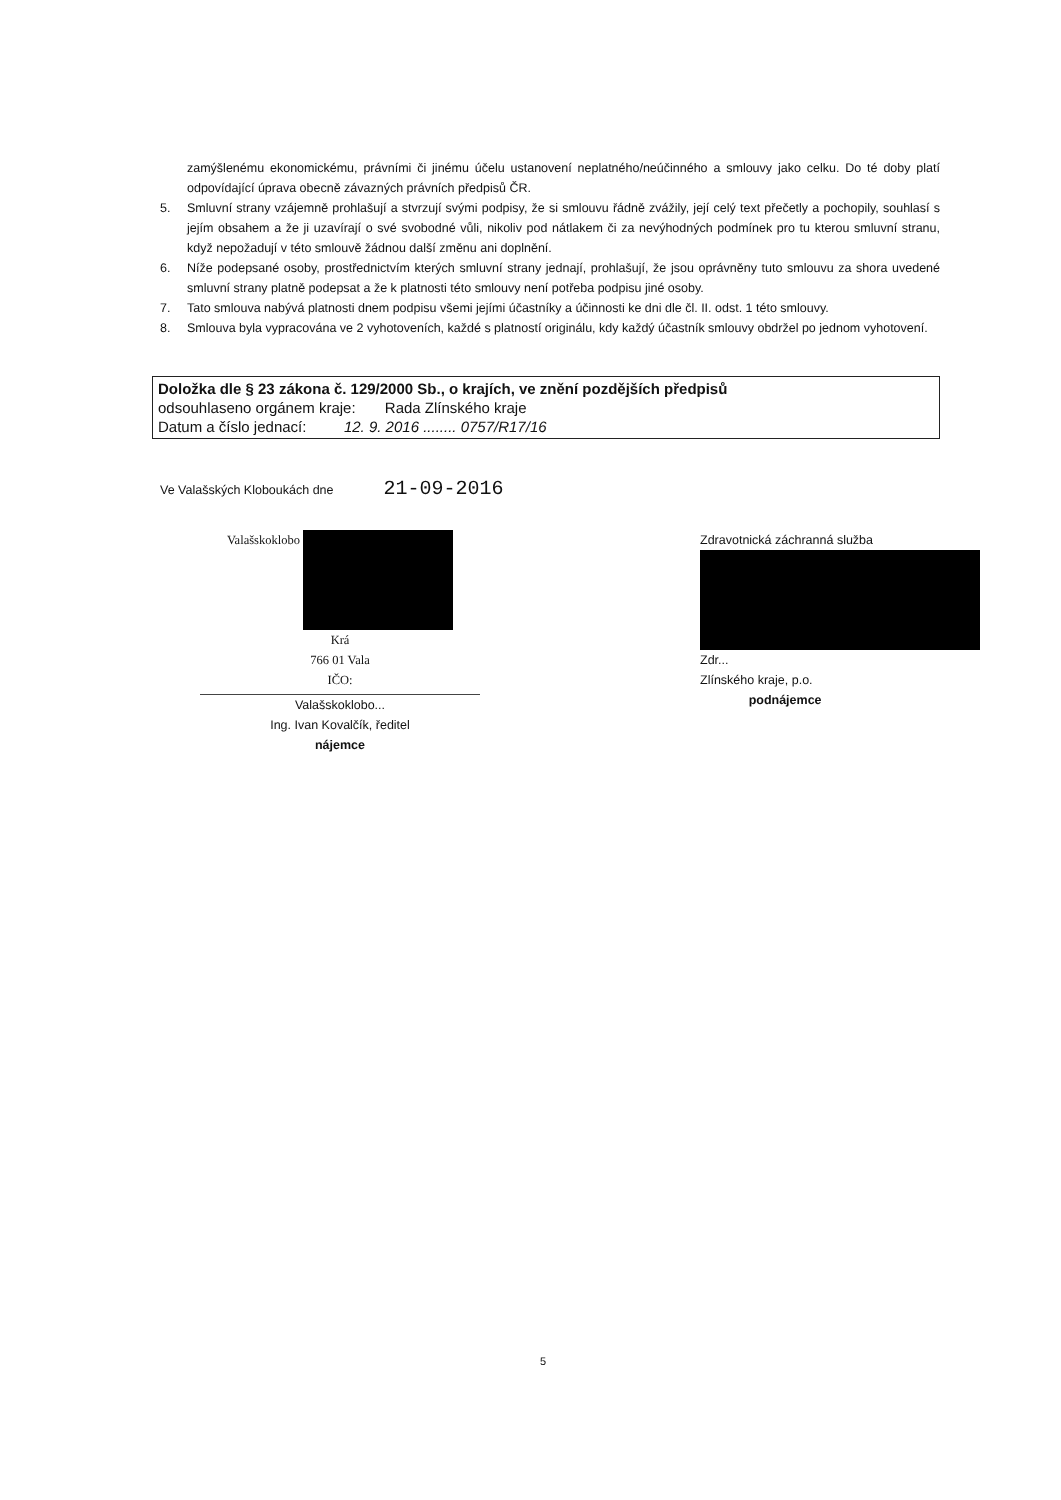zamýšlenému ekonomickému, právními či jinému účelu ustanovení neplatného/neúčinného a smlouvy jako celku. Do té doby platí odpovídající úprava obecně závazných právních předpisů ČR.
5. Smluvní strany vzájemně prohlašují a stvrzují svými podpisy, že si smlouvu řádně zvážily, její celý text přečetly a pochopily, souhlasí s jejím obsahem a že ji uzavírají o své svobodné vůli, nikoliv pod nátlakem či za nevýhodných podmínek pro tu kterou smluvní stranu, když nepožadují v této smlouvě žádnou další změnu ani doplnění.
6. Níže podepsané osoby, prostřednictvím kterých smluvní strany jednají, prohlašují, že jsou oprávněny tuto smlouvu za shora uvedené smluvní strany platně podepsat a že k platnosti této smlouvy není potřeba podpisu jiné osoby.
7. Tato smlouva nabývá platnosti dnem podpisu všemi jejími účastníky a účinnosti ke dni dle čl. II. odst. 1 této smlouvy.
8. Smlouva byla vypracována ve 2 vyhotoveních, každé s platností originálu, kdy každý účastník smlouvy obdržel po jednom vyhotovení.
Doložka dle § 23 zákona č. 129/2000 Sb., o krajích, ve znění pozdějších předpisů
odsouhlaseno orgánem kraje: Rada Zlínského kraje
Datum a číslo jednací: 12. 9. 2016 ........ 0757/R17/16
Ve Valašských Kloboukách dne 21-09-2016
Valašskoklobo
Krá
766 01 Vala
IČO:
Valašskoklobo...
Ing. Ivan Kovalčík, ředitel
nájemce
Zdravotnická záchranná služba
Zdr...
Zlínského kraje, p.o.
podnájemce
5